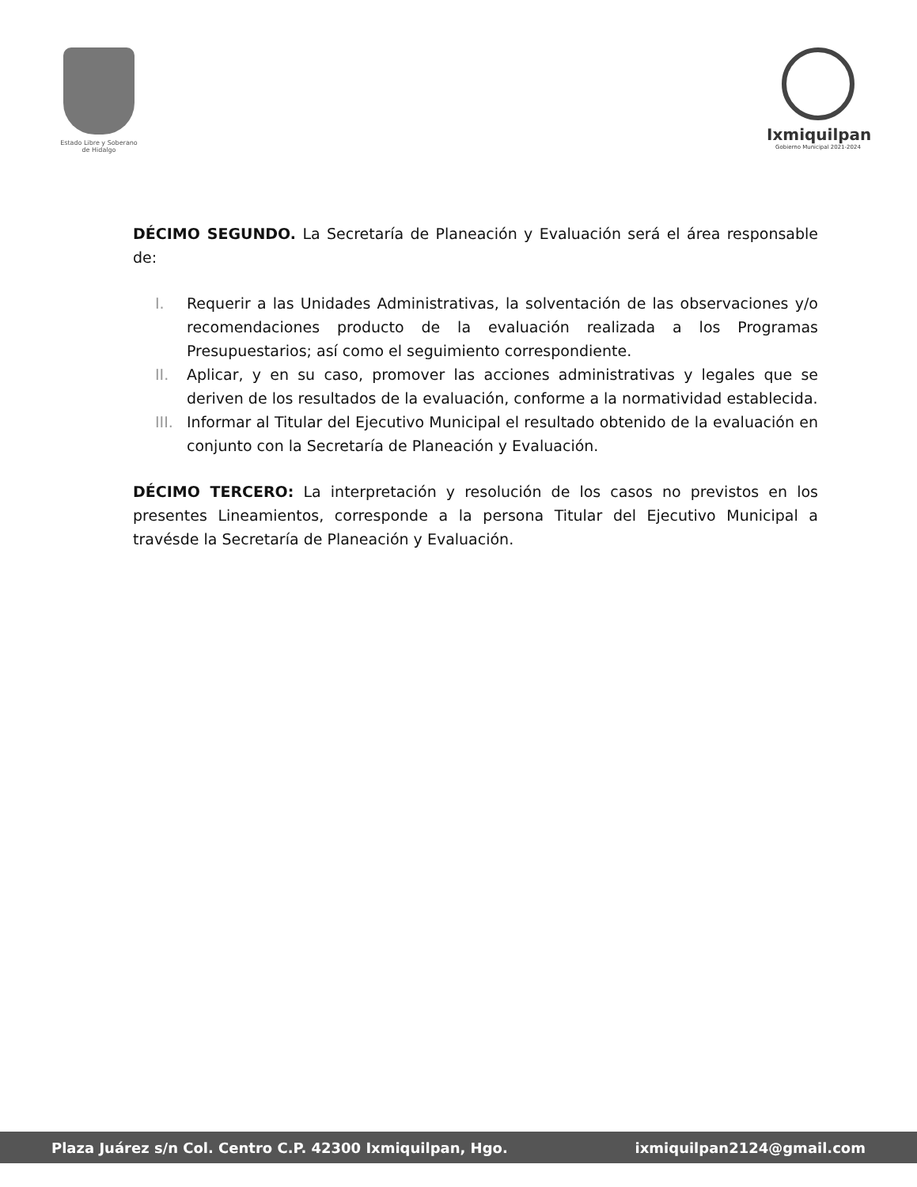Estado Libre y Soberano
de Hidalgo
Ixmiquilpan
Gobierno Municipal 2021-2024
DÉCIMO SEGUNDO. La Secretaría de Planeación y Evaluación será el área responsable de:
I. Requerir a las Unidades Administrativas, la solventación de las observaciones y/o recomendaciones producto de la evaluación realizada a los Programas Presupuestarios; así como el seguimiento correspondiente.
II. Aplicar, y en su caso, promover las acciones administrativas y legales que se deriven de los resultados de la evaluación, conforme a la normatividad establecida.
III. Informar al Titular del Ejecutivo Municipal el resultado obtenido de la evaluación en conjunto con la Secretaría de Planeación y Evaluación.
DÉCIMO TERCERO: La interpretación y resolución de los casos no previstos en los presentes Lineamientos, corresponde a la persona Titular del Ejecutivo Municipal a travésde la Secretaría de Planeación y Evaluación.
Plaza Juárez s/n Col. Centro C.P. 42300 Ixmiquilpan, Hgo. ixmiquilpan2124@gmail.com